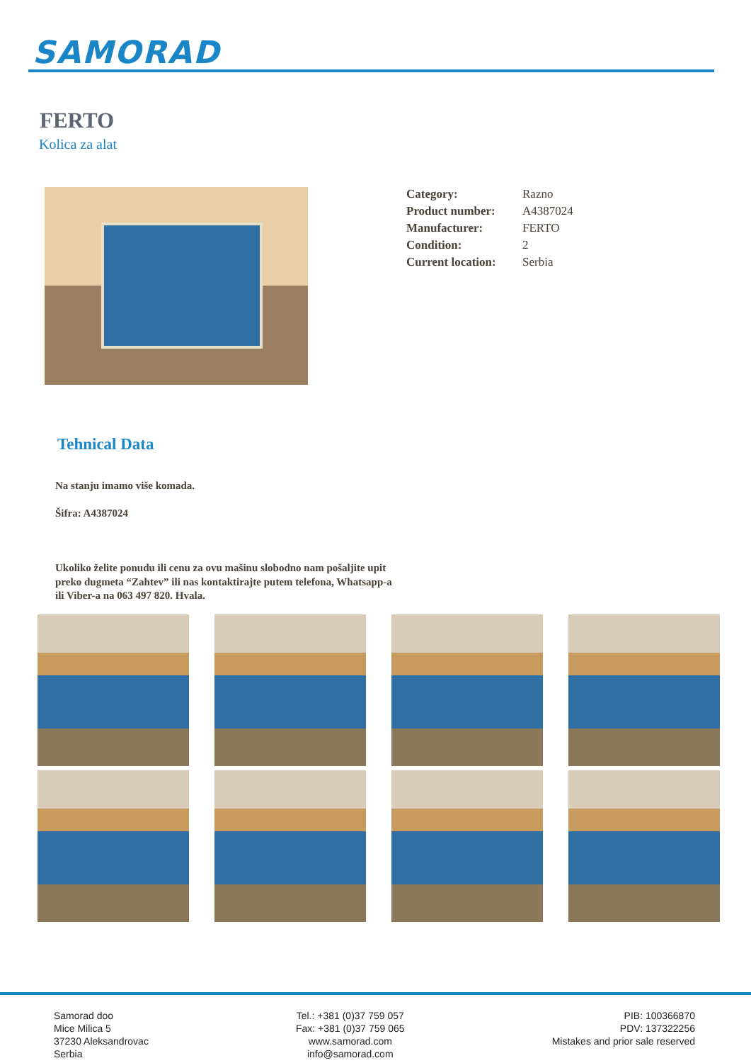SAMORAD
FERTO
Kolica za alat
| Category: | Razno |
| Product number: | A4387024 |
| Manufacturer: | FERTO |
| Condition: | 2 |
| Current location: | Serbia |
Tehnical Data
Na stanju imamo više komada.
Šifra: A4387024
Ukoliko želite ponudu ili cenu za ovu mašinu slobodno nam pošaljite upit preko dugmeta “Zahtev” ili nas kontaktirajte putem telefona, Whatsapp-a ili Viber-a na 063 497 820. Hvala.
Samorad doo
Mice Milica 5
37230 Aleksandrovac
Serbia
Tel.: +381 (0)37 759 057
Fax: +381 (0)37 759 065
www.samorad.com
info@samorad.com
PIB: 100366870
PDV: 137322256
Mistakes and prior sale reserved